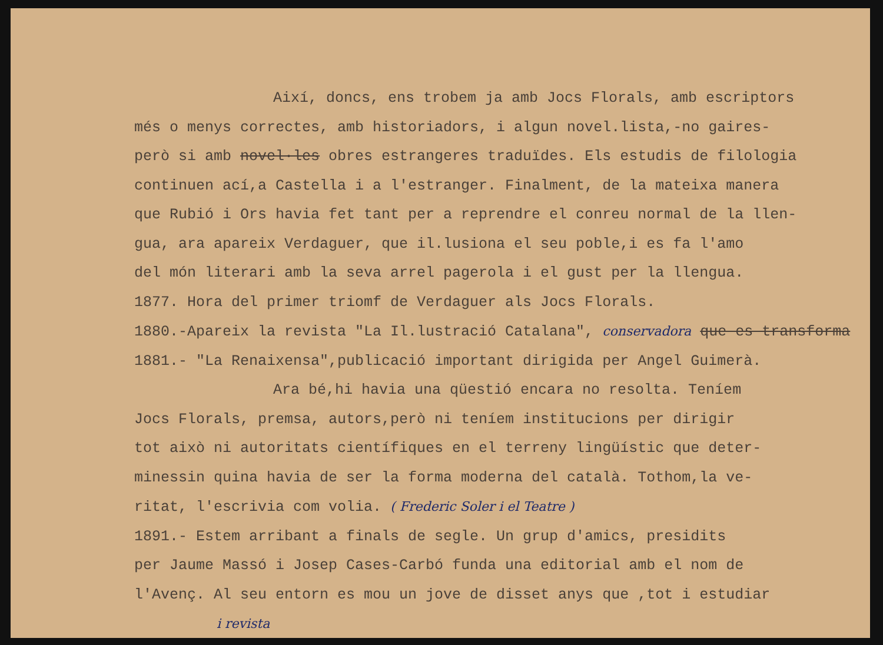Així, doncs, ens trobem ja amb Jocs Florals, amb escriptors
més o menys correctes, amb historiadors, i algun novel.lista,-no gaires-
però si amb novel·les obres estrangeres traduïdes. Els estudis de filologia
continuen ací,a Castella i a l'estranger. Finalment, de la mateixa manera
que Rubió i Ors havia fet tant per a reprendre el conreu normal de la llen-
gua, ara apareix Verdaguer, que il.lusiona el seu poble,i es fa l'amo
del món literari amb la seva arrel pagerola i el gust per la llengua.
1877. Hora del primer triomf de Verdaguer als Jocs Florals.
1880.-Apareix la revista "La Il.lustració Catalana", conservadora que es transforma
1881.- "La Renaixensa",publicació important dirigida per Angel Guimerà.
Ara bé,hi havia una qüestió encara no resolta. Teníem
Jocs Florals, premsa, autors,però ni teníem institucions per dirigir
tot això ni autoritats científiques en el terreny lingüístic que deter-
minessin quina havia de ser la forma moderna del català. Tothom,la ve-
ritat, l'escrivia com volia. ( Frederic Soler i el Teatre )
1891.- Estem arribant a finals de segle. Un grup d'amics, presidits
per Jaume Massó i Josep Cases-Carbó funda una editorial amb el nom de
l'Avenç. Al seu entorn es mou un jove de disset anys que ,tot i estudiar
i revista